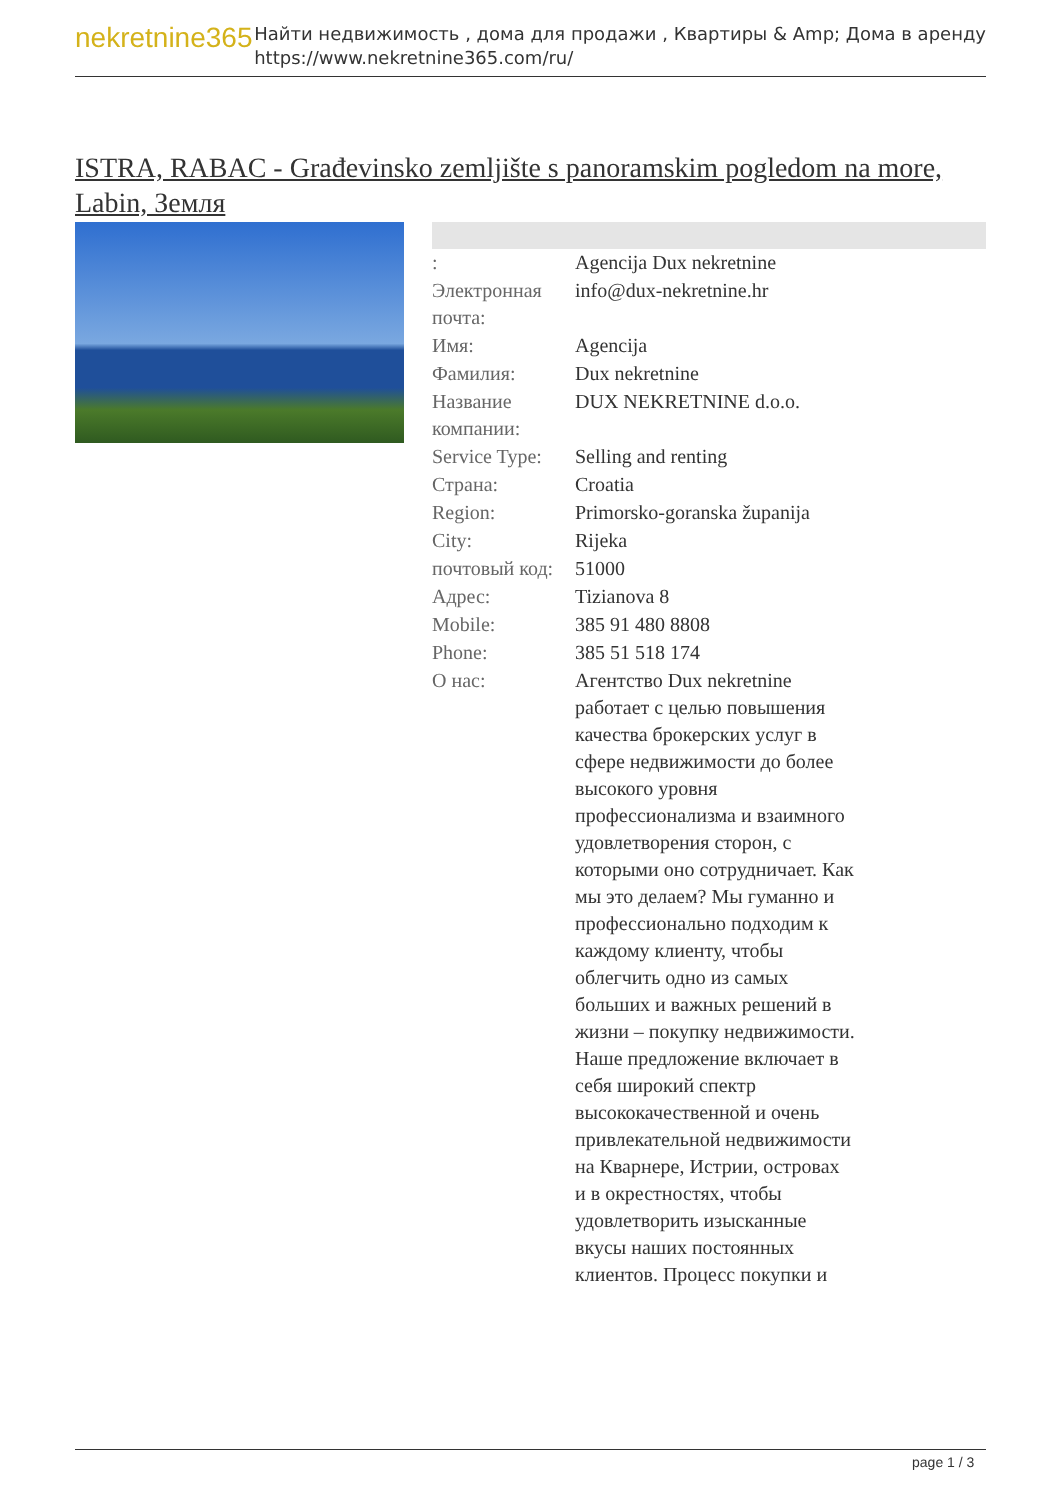nekretnine365
Найти недвижимость , дома для продажи , Квартиры & Amp; Дома в аренду
https://www.nekretnine365.com/ru/
ISTRA, RABAC - Građevinsko zemljište s panoramskim pogledom na more, Labin, Земля
| : | Agencija Dux nekretnine |
| Электронная почта: | info@dux-nekretnine.hr |
| Имя: | Agencija |
| Фамилия: | Dux nekretnine |
| Название компании: | DUX NEKRETNINE d.o.o. |
| Service Type: | Selling and renting |
| Страна: | Croatia |
| Region: | Primorsko-goranska županija |
| City: | Rijeka |
| почтовый код: | 51000 |
| Адрес: | Tizianova 8 |
| Mobile: | 385 91 480 8808 |
| Phone: | 385 51 518 174 |
| О нас: | Агентство Dux nekretnine работает с целью повышения качества брокерских услуг в сфере недвижимости до более высокого уровня профессионализма и взаимного удовлетворения сторон, с которыми оно сотрудничает. Как мы это делаем? Мы гуманно и профессионально подходим к каждому клиенту, чтобы облегчить одно из самых больших и важных решений в жизни – покупку недвижимости. Наше предложение включает в себя широкий спектр высококачественной и очень привлекательной недвижимости на Кварнере, Истрии, островах и в окрестностях, чтобы удовлетворить изысканные вкусы наших постоянных клиентов. Процесс покупки и |
page 1 / 3